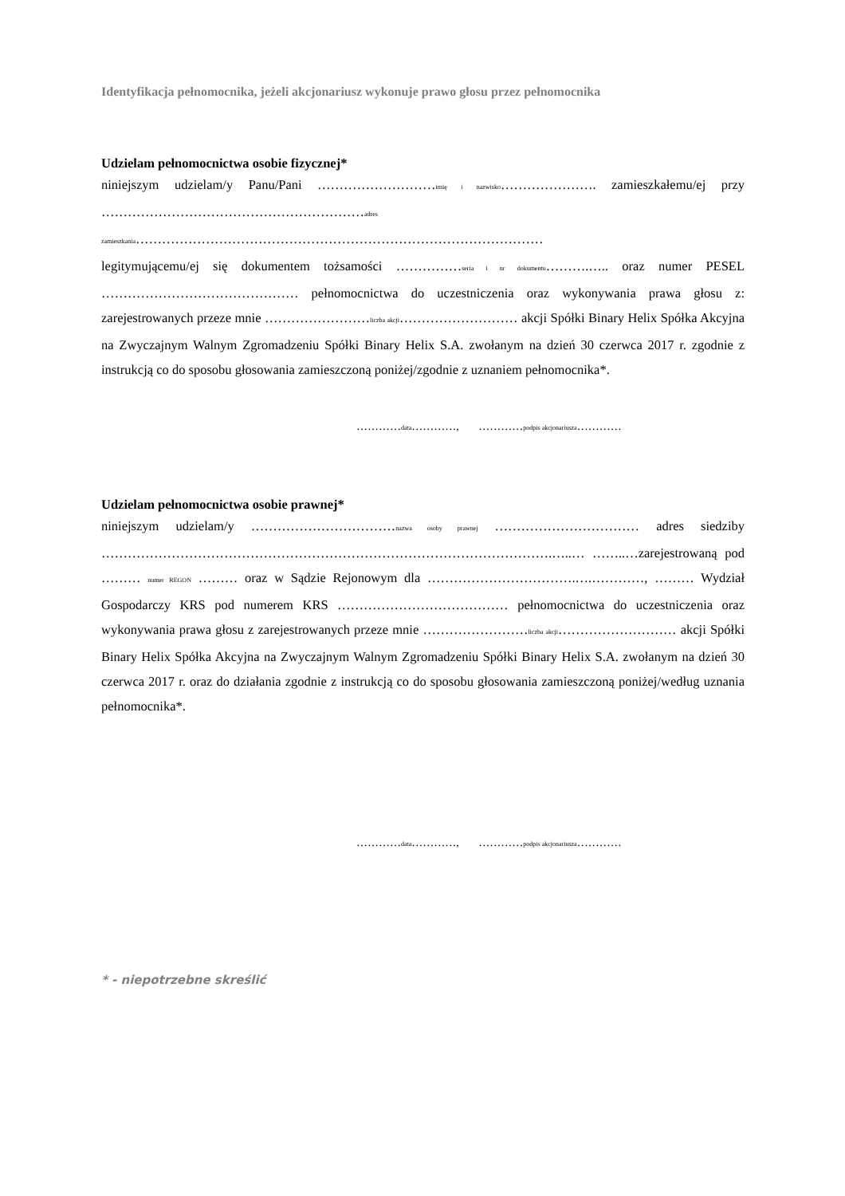Identyfikacja pełnomocnika, jeżeli akcjonariusz wykonuje prawo głosu przez pełnomocnika
Udzielam pełnomocnictwa osobie fizycznej*
niniejszym udzielam/y Panu/Pani ………………………imię i nazwisko…………………. zamieszkałemu/ej przy ……………………………………………………adres
zamieszkania…………………………………………………………………………………
legitymującemu/ej się dokumentem tożsamości ……………seria i nr dokumentu……….….. oraz numer PESEL ……………………………………… pełnomocnictwa do uczestniczenia oraz wykonywania prawa głosu z: zarejestrowanych przeze mnie ……………………liczba akcji……………………… akcji Spółki Binary Helix Spółka Akcyjna na Zwyczajnym Walnym Zgromadzeniu Spółki Binary Helix S.A. zwołanym na dzień 30 czerwca 2017 r. zgodnie z instrukcją co do sposobu głosowania zamieszczoną poniżej/zgodnie z uznaniem pełnomocnika*.
…………data…………, …………podpis akcjonariusza…………
Udzielam pełnomocnictwa osobie prawnej*
niniejszym udzielam/y ……………………………nazwa osoby prawnej …………………………… adres siedziby ………………………………………………………………………………………….…..… ……..…zarejestrowaną pod ……… numer REGON ……… oraz w Sądzie Rejonowym dla …………………………….….…………, ……… Wydział Gospodarczy KRS pod numerem KRS ………………………………… pełnomocnictwa do uczestniczenia oraz wykonywania prawa głosu z zarejestrowanych przeze mnie ……………………liczba akcji……………………… akcji Spółki Binary Helix Spółka Akcyjna na Zwyczajnym Walnym Zgromadzeniu Spółki Binary Helix S.A. zwołanym na dzień 30 czerwca 2017 r. oraz do działania zgodnie z instrukcją co do sposobu głosowania zamieszczoną poniżej/według uznania pełnomocnika*.
…………data…………, …………podpis akcjonariusza…………
* - niepotrzebne skreślić